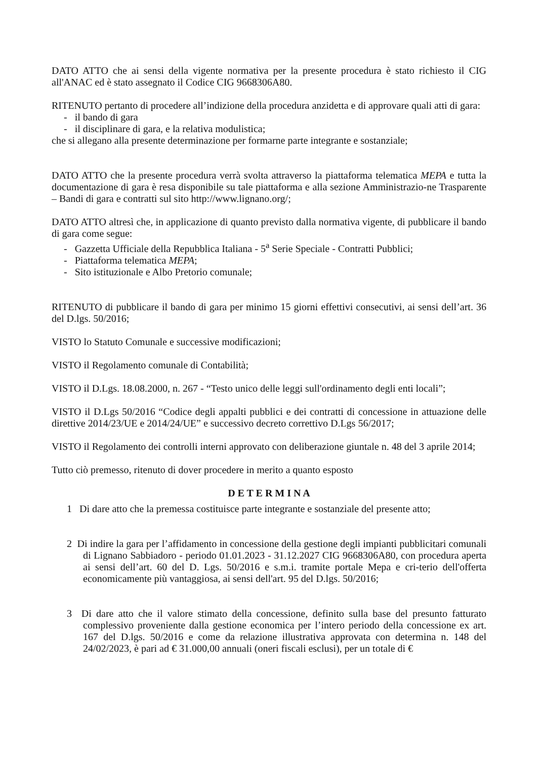DATO ATTO che ai sensi della vigente normativa per la presente procedura è stato richiesto il CIG all'ANAC ed è stato assegnato il Codice CIG 9668306A80.
RITENUTO pertanto di procedere all’indizione della procedura anzidetta e di approvare quali atti di gara:
- il bando di gara
- il disciplinare di gara, e la relativa modulistica;
che si allegano alla presente determinazione per formarne parte integrante e sostanziale;
DATO ATTO che la presente procedura verrà svolta attraverso la piattaforma telematica MEPA e tutta la documentazione di gara è resa disponibile su tale piattaforma e alla sezione Amministrazio-ne Trasparente – Bandi di gara e contratti sul sito http://www.lignano.org/;
DATO ATTO altresì che, in applicazione di quanto previsto dalla normativa vigente, di pubblicare il bando di gara come segue:
- Gazzetta Ufficiale della Repubblica Italiana - 5<sup>a</sup> Serie Speciale - Contratti Pubblici;
- Piattaforma telematica MEPA;
- Sito istituzionale e Albo Pretorio comunale;
RITENUTO di pubblicare il bando di gara per minimo 15 giorni effettivi consecutivi, ai sensi dell’art. 36 del D.lgs. 50/2016;
VISTO lo Statuto Comunale e successive modificazioni;
VISTO il Regolamento comunale di Contabilità;
VISTO il D.Lgs. 18.08.2000, n. 267 - “Testo unico delle leggi sull'ordinamento degli enti locali”;
VISTO il D.Lgs 50/2016 “Codice degli appalti pubblici e dei contratti di concessione in attuazione delle direttive 2014/23/UE e 2014/24/UE” e successivo decreto correttivo D.Lgs 56/2017;
VISTO il Regolamento dei controlli interni approvato con deliberazione giuntale n. 48 del 3 aprile 2014;
Tutto ciò premesso, ritenuto di dover procedere in merito a quanto esposto
D E T E R M I N A
1 Di dare atto che la premessa costituisce parte integrante e sostanziale del presente atto;
2 Di indire la gara per l’affidamento in concessione della gestione degli impianti pubblicitari comunali di Lignano Sabbiadoro - periodo 01.01.2023 - 31.12.2027 CIG 9668306A80, con procedura aperta ai sensi dell’art. 60 del D. Lgs. 50/2016 e s.m.i. tramite portale Mepa e cri-terio dell'offerta economicamente più vantaggiosa, ai sensi dell'art. 95 del D.lgs. 50/2016;
3 Di dare atto che il valore stimato della concessione, definito sulla base del presunto fatturato complessivo proveniente dalla gestione economica per l’intero periodo della concessione ex art. 167 del D.lgs. 50/2016 e come da relazione illustrativa approvata con determina n. 148 del 24/02/2023, è pari ad € 31.000,00 annuali (oneri fiscali esclusi), per un totale di €